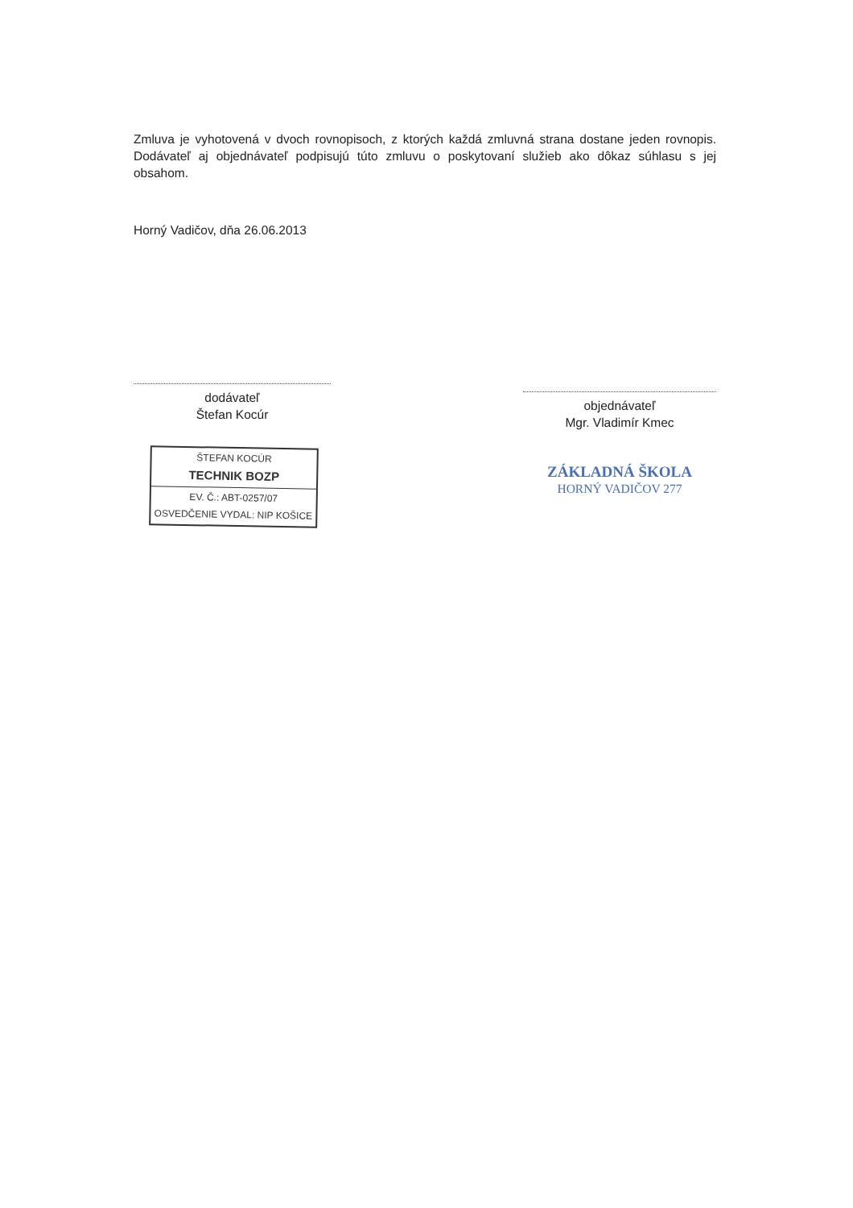Zmluva je vyhotovená v dvoch rovnopisoch, z ktorých každá zmluvná strana dostane jeden rovnopis. Dodávateľ aj objednávateľ podpisujú túto zmluvu o poskytovaní služieb ako dôkaz súhlasu s jej obsahom.
Horný Vadičov, dňa 26.06.2013
dodávateľ
Štefan Kocúr
ŠTEFAN KOCÚR
TECHNIK BOZP
EV. Č.: ABT-0257/07
OSVEDČENIE VYDAL: NIP KOŠICE
objednávateľ
Mgr. Vladimír Kmec
ZÁKLADNÁ ŠKOLA
HORNÝ VADIČOV 277